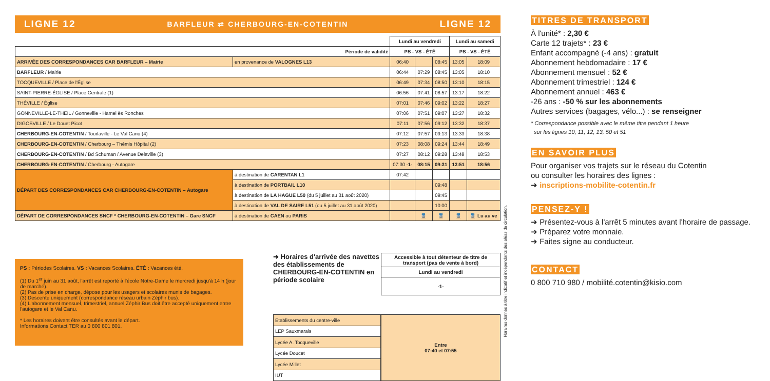LIGNE 12 BARFLEUR ⇄ CHERBOURG-EN-COTENTIN LIGNE 12
| | | Lundi au vendredi | | | Lundi au samedi | |
| Période de validité | | PS - VS - ÉTÉ | | | PS - VS - ÉTÉ | |
| ARRIVÉE DES CORRESPONDANCES CAR BARFLEUR – Mairie | en provenance de VALOGNES L13 | 06:40 | | 08:45 | 13:05 | 18:09 |
| BARFLEUR / Mairie | | 06:44 | 07:29 | 08:45 | 13:05 | 18:10 |
| TOCQUEVILLE / Place de l'Église | | 06:49 | 07:34 | 08:50 | 13:10 | 18:15 |
| SAINT-PIERRE-ÉGLISE / Place Centrale (1) | | 06:56 | 07:41 | 08:57 | 13:17 | 18:22 |
| THÉVILLE / Église | | 07:01 | 07:46 | 09:02 | 13:22 | 18:27 |
| GONNEVILLE-LE-THEIL / Gonneville - Hamel ès Ronches | | 07:06 | 07:51 | 09:07 | 13:27 | 18:32 |
| DIGOSVILLE / Le Douet Picot | | 07:11 | 07:56 | 09:12 | 13:32 | 18:37 |
| CHERBOURG-EN-COTENTIN / Tourlaville - Le Val Canu (4) | | 07:12 | 07:57 | 09:13 | 13:33 | 18:38 |
| CHERBOURG-EN-COTENTIN / Cherbourg – Thémis Hôpital (2) | | 07:23 | 08:08 | 09:24 | 13:44 | 18:49 |
| CHERBOURG-EN-COTENTIN / Bd Schuman / Avenue Delaville (3) | | 07:27 | 08:12 | 09:28 | 13:48 | 18:53 |
| CHERBOURG-EN-COTENTIN / Cherbourg - Autogare | | 07:30 -1- | 08:15 | 09:31 | 13:51 | 18:56 |
| DÉPART DES CORRESPONDANCES CAR CHERBOURG-EN-COTENTIN – Autogare | à destination de CARENTAN L1 | 07:42 | | | | |
| | à destination de PORTBAIL L10 | | | 09:48 | | |
| | à destination de LA HAGUE L50 (du 5 juillet au 31 août 2020) | | | 09:45 | | |
| | à destination de VAL DE SAIRE L51 (du 5 juillet au 31 août 2020) | | | 10:00 | | |
| DÉPART DE CORRESPONDANCES SNCF * CHERBOURG-EN-COTENTIN – Gare SNCF | à destination de CAEN ou PARIS | | 🚆 | 🚆 | 🚆 | 🚆 Lu au ve |
PS : Périodes Scolaires. VS : Vacances Scolaires. ÉTÉ : Vacances été.
(1) Du 1<sup>er</sup> juin au 31 août, l'arrêt est reporté à l'école Notre-Dame le mercredi jusqu'à 14 h (jour de marché).
(2) Pas de prise en charge, dépose pour les usagers et scolaires munis de bagages.
(3) Descente uniquement (correspondance réseau urbain Zéphir bus).
(4) L'abonnement mensuel, trimestriel, annuel Zéphir Bus doit être accepté uniquement entre l'autogare et le Val Canu.
* Les horaires doivent être consultés avant le départ.
Informations Contact TER au 0 800 801 801.
➜ Horaires d'arrivée des navettes des établissements de CHERBOURG-EN-COTENTIN en période scolaire
| Accessible à tout détenteur de titre de transport (pas de vente à bord) |
| --- |
| Lundi au vendredi |
| -1- |
| Etablissements du centre-ville |
| LEP Sauxmarais |
| Lycée A. Tocqueville |
| Lycée Doucet |
| Lycée Millet |
| IUT |
| Entre 07:40 et 07:55 |
Horaires donnés à titre indicatif et indépendants des aléas de circulation.
TITRES DE TRANSPORT
À l'unité* : 2,30 €
Carte 12 trajets* : 23 €
Enfant accompagné (-4 ans) : gratuit
Abonnement hebdomadaire : 17 €
Abonnement mensuel : 52 €
Abonnement trimestriel : 124 €
Abonnement annuel : 463 €
-26 ans : -50 % sur les abonnements
Autres services (bagages, vélo...) : se renseigner
* Correspondance possible avec le même titre pendant 1 heure
sur les lignes 10, 11, 12, 13, 50 et 51
EN SAVOIR PLUS
Pour organiser vos trajets sur le réseau du Cotentin
ou consulter les horaires des lignes :
➜ inscriptions-mobilite-cotentin.fr
PENSEZ-Y !
➜ Présentez-vous à l'arrêt 5 minutes avant l'horaire de passage.
➜ Préparez votre monnaie.
➜ Faites signe au conducteur.
CONTACT
0 800 710 980 / mobilité.cotentin@kisio.com